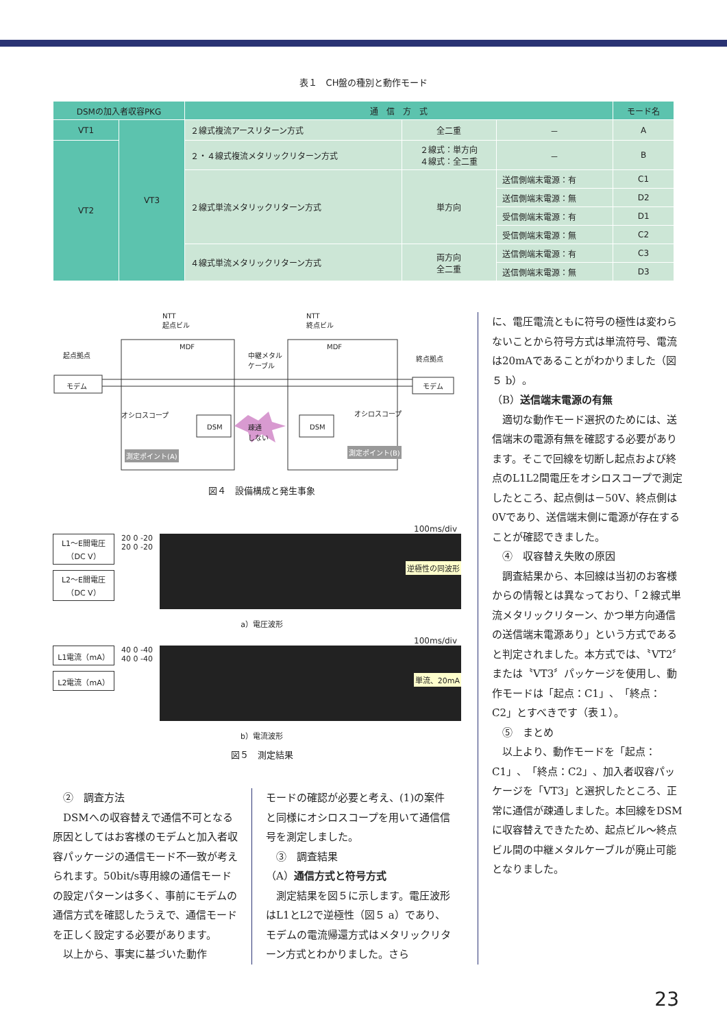表１　CH盤の種別と動作モード
| DSMの加入者収容PKG | | 通 信 方 式 | | | モード名 |
| --- | --- | --- | --- | --- | --- |
| VT1 | VT3 | ２線式複流アースリターン方式 | 全二重 | － | A |
| VT2 | | ２・４線式複流メタリックリターン方式 | ２線式：単方向 ４線式：全二重 | － | B |
| | | ２線式単流メタリックリターン方式 | 単方向 | 送信側端末電源：有 | C1 |
| | | | | 送信側端末電源：無 | D2 |
| | | | | 受信側端末電源：有 | D1 |
| | | | | 受信側端末電源：無 | C2 |
| | | ４線式単流メタリックリターン方式 | 両方向 全二重 | 送信側端末電源：有 | C3 |
| | | | | 送信側端末電源：無 | D3 |
NTT
起点ビル
NTT
終点ビル
起点拠点
モデム モデム
終点拠点
MDF MDF
中継メタル
ケーブル
オシロスコープ オシロスコープ
DSM DSM
疎通
しない
測定ポイント(A) 測定ポイント(B)
図４　設備構成と発生事象
100ms/div
L1～E間電圧（DC V）
L2～E間電圧（DC V）
20 0 -20
20 0 -20
逆極性の同波形
a）電圧波形
100ms/div
L1電流（mA）
L2電流（mA）
40 0 -40
40 0 -40
単流、20mA
b）電流波形
図５　測定結果
　②　調査方法
　DSMへの収容替えで通信不可となる原因としてはお客様のモデムと加入者収容パッケージの通信モード不一致が考えられます。50bit/s専用線の通信モードの設定パターンは多く、事前にモデムの通信方式を確認したうえで、通信モードを正しく設定する必要があります。
　以上から、事実に基づいた動作
モードの確認が必要と考え、(1)の案件と同様にオシロスコープを用いて通信信号を測定しました。
　③　調査結果
（A）通信方式と符号方式
　測定結果を図５に示します。電圧波形はL1とL2で逆極性（図５ a）であり、モデムの電流帰還方式はメタリックリターン方式とわかりました。さら
に、電圧電流ともに符号の極性は変わらないことから符号方式は単流符号、電流は20mAであることがわかりました（図５ b）。
（B）送信端末電源の有無
　適切な動作モード選択のためには、送信端末の電源有無を確認する必要があります。そこで回線を切断し起点および終点のL1L2間電圧をオシロスコープで測定したところ、起点側は－50V、終点側は0Vであり、送信端末側に電源が存在することが確認できました。
　④　収容替え失敗の原因
　調査結果から、本回線は当初のお客様からの情報とは異なっており、「２線式単流メタリックリターン、かつ単方向通信の送信端末電源あり」という方式であると判定されました。本方式では、〝VT2〞または〝VT3〞パッケージを使用し、動作モードは「起点：C1」、「終点：C2」とすべきです（表１）。
　⑤　まとめ
　以上より、動作モードを「起点：C1」、「終点：C2」、加入者収容パッケージを「VT3」と選択したところ、正常に通信が疎通しました。本回線をDSMに収容替えできたため、起点ビル～終点ビル間の中継メタルケーブルが廃止可能となりました。
23